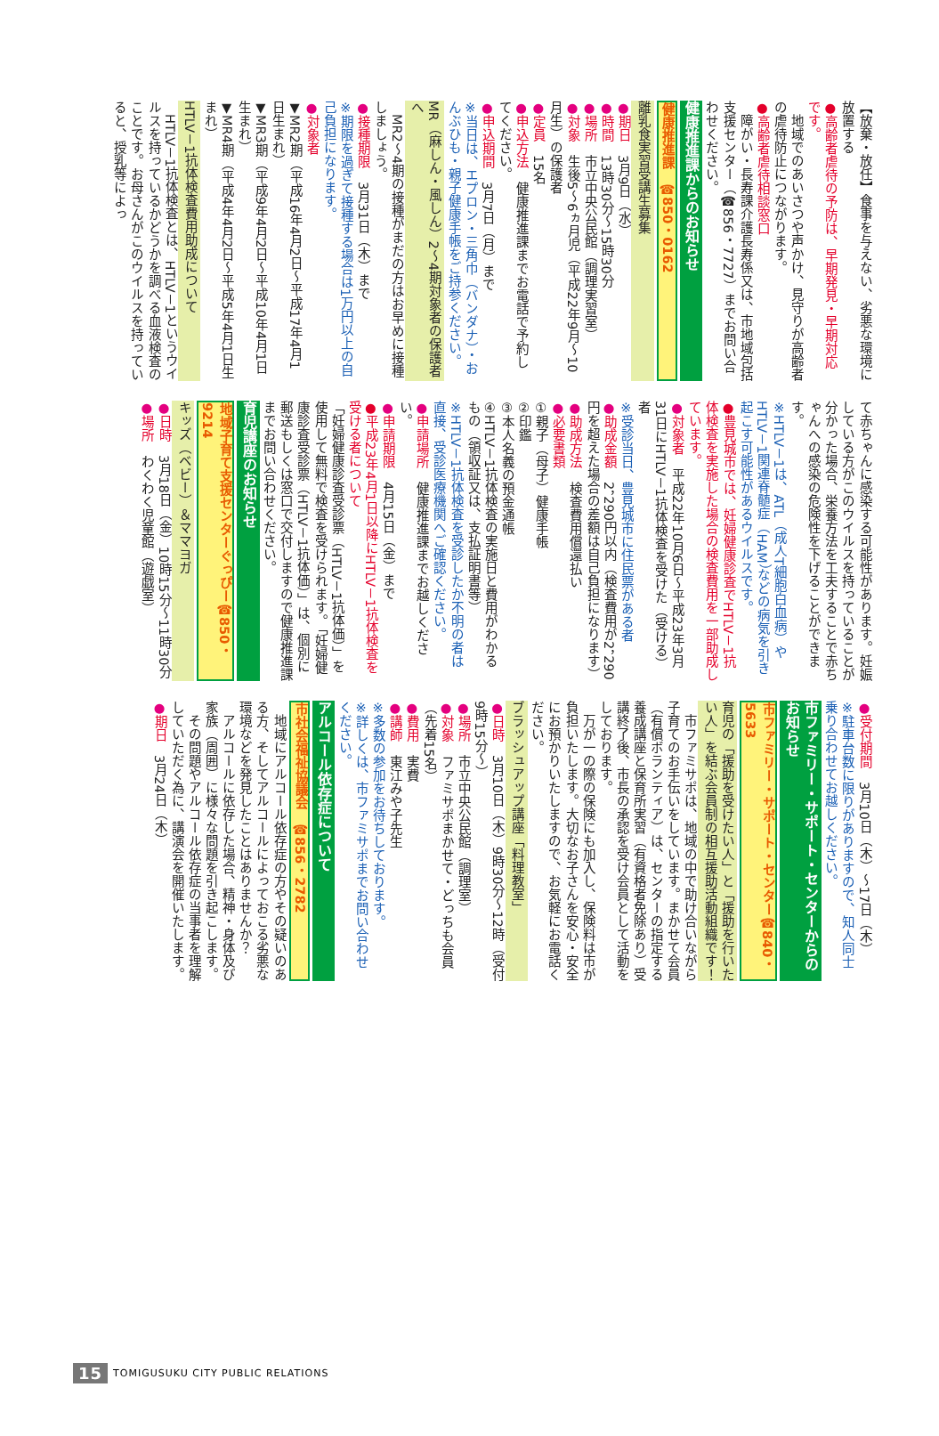【放棄・放任】食事を与えない、劣悪な環境に放置する
●高齢者虐待の予防は、早期発見・早期対応です。
地域でのあいさつや声かけ、見守りが高齢者の虐待防止につながります。
●高齢者虐待相談窓口
障がい・長寿課介護長寿係又は、市地域包括支援センター（☎856・7727）までお問い合わせください。
健康推進課からのお知らせ
健康推進課　☎850・0162
離乳食実習受講生募集
●期日　3月9日（水）
●時間　13時30分～15時30分
●場所　市立中央公民館（調理実習室）
●対象　生後5～6ヵ月児（平成22年9月～10月生）の保護者
●定員　15名
●申込方法　健康推進課までお電話で予約してください。
●申込期間　3月7日（月）まで
※当日は、エプロン・三角巾（バンダナ）・おんぶひも・親子健康手帳をご持参ください。
MR（麻しん・風しん）2～4期対象者の保護者へ
MR2～4期の接種がまだの方はお早めに接種しましょう。
●接種期限　3月31日（木）まで
※期限を過ぎて接種する場合は1万円以上の自己負担になります。
●対象者
▼MR2期（平成16年4月2日～平成17年4月1日生まれ）
▼MR3期（平成9年4月2日～平成10年4月1日生まれ）
▼MR4期（平成4年4月2日～平成5年4月1日生まれ）
HTLV－1抗体検査費用助成について
HTLV－1抗体検査とは、HTLV－1というウイルスを持っているかどうかを調べる血液検査のことです。お母さんがこのウイルスを持っていると、授乳等によっ
て赤ちゃんに感染する可能性があります。妊娠している方がこのウイルスを持っていることが分かった場合、栄養方法を工夫することで赤ちゃんへの感染の危険性を下げることができます。
※HTLV－1は、ATL（成人T細胞白血病）やHTLV－1関連脊髄症（HAM）などの病気を引き起こす可能性があるウイルスです。
●豊見城市では、妊婦健康診査でHTLV－1抗体検査を実施した場合の検査費用を一部助成しています。
●対象者　平成22年10月6日～平成23年3月31日にHTLV－1抗体検査を受けた（受ける）者
※受診当日、豊見城市に住民票がある者
●助成金額　2，290円以内（検査費用が2，290円を超えた場合の差額は自己負担になります）
●助成方法　検査費用償還払い
●必要書類
①親子（母子）健康手帳
②印鑑
③本人名義の預金通帳
④HTLV－1抗体検査の実施日と費用がわかるもの（領収証又は、支払証明書等）
※HTLV－1抗体検査を受診したか不明の者は直接、受診医療機関へご確認ください。
●申請場所　健康推進課までお越しください。
●申請期限　4月15日（金）まで
●平成23年4月1日以降にHTLV－1抗体検査を受ける者について
「妊婦健康診査受診票（HTLV－1抗体価）」を使用して無料で検査を受けられます。「妊婦健康診査受診票（HTLV－1抗体価）」は、個別に郵送もしくは窓口で交付しますので健康推進課までお問い合わせください。
育児講座のお知らせ
地域子育て支援センターぐっぴー☎850・9214
キッズ（ベビー）＆ママヨガ
●日時　3月18日（金）10時15分～11時30分
●場所　わくわく児童館（遊戯室）
●受付期間　3月10日（木）～17日（木）
※駐車台数に限りがありますので、知人同士乗り合わせてお越しください。
市ファミリー・サポート・センターからのお知らせ
市ファミリー・サポート・センター☎840・5633
育児の「援助を受けたい人」と「援助を行いたい人」を結ぶ会員制の相互援助活動組織です！
市ファミサポは、地域の中で助け合いながら子育てのお手伝いをしています。まかせて会員（有償ボランティア）は、センターの指定する養成講座と保育所実習（有資格者免除あり）受講終了後、市長の承認を受け会員として活動をしております。
万が一の際の保険にも加入し、保険料は市が負担いたします。大切なお子さんを安心・安全にお預かりいたしますので、お気軽にお電話ください。
ブラッシュアップ講座「料理教室」
●日時　3月10日（木）9時30分～12時（受付9時15分～）
●場所　市立中央公民館（調理室）
●対象　ファミサポまかせて・どっちも会員（先着15名）
●費用　実費
●講師　東江みや子先生
※多数の参加をお待ちしております。
※詳しくは、市ファミサポまでお問い合わせください。
アルコール依存症について
市社会福祉協議会　☎856・2782
地域にアルコール依存症の方やその疑いのある方、そしてアルコールによっておこる劣悪な環境などを発見したことはありませんか？
アルコールに依存した場合、精神・身体及び家族（周囲）に様々な問題を引き起こします。
その問題やアルコール依存症の当事者を理解していただく為に、講演会を開催いたします。
●期日　3月24日（木）
15 TOMIGUSUKU CITY PUBLIC RELATIONS